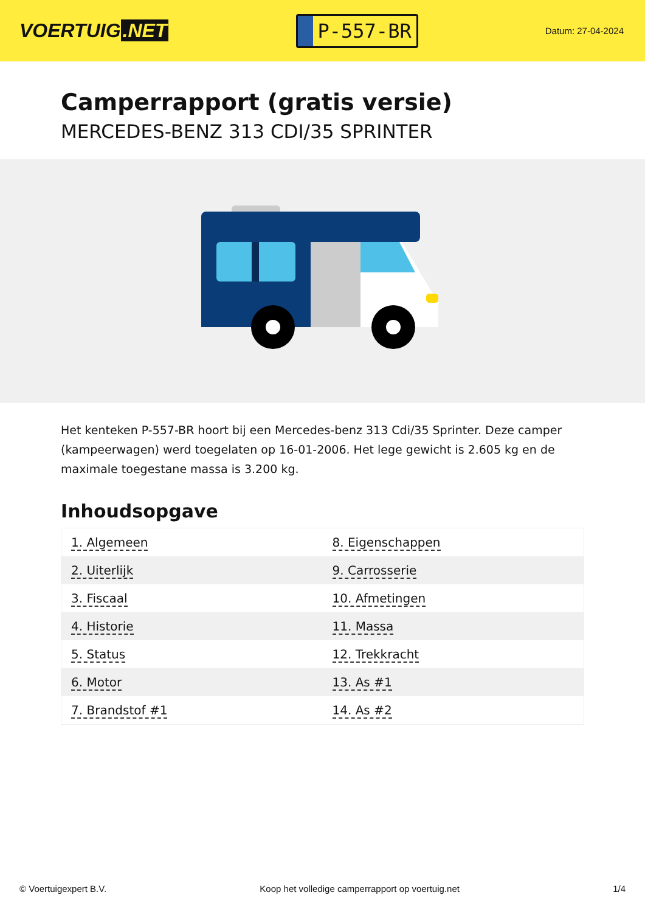VOERTUIG.NET
P-557-BR
Datum: 27-04-2024
Camperrapport (gratis versie)
MERCEDES-BENZ 313 CDI/35 SPRINTER
Het kenteken P-557-BR hoort bij een Mercedes-benz 313 Cdi/35 Sprinter. Deze camper (kampeerwagen) werd toegelaten op 16-01-2006. Het lege gewicht is 2.605 kg en de maximale toegestane massa is 3.200 kg.
Inhoudsopgave
| 1. Algemeen | 8. Eigenschappen |
| 2. Uiterlijk | 9. Carrosserie |
| 3. Fiscaal | 10. Afmetingen |
| 4. Historie | 11. Massa |
| 5. Status | 12. Trekkracht |
| 6. Motor | 13. As #1 |
| 7. Brandstof #1 | 14. As #2 |
© Voertuigexpert B.V. Koop het volledige camperrapport op voertuig.net 1/4